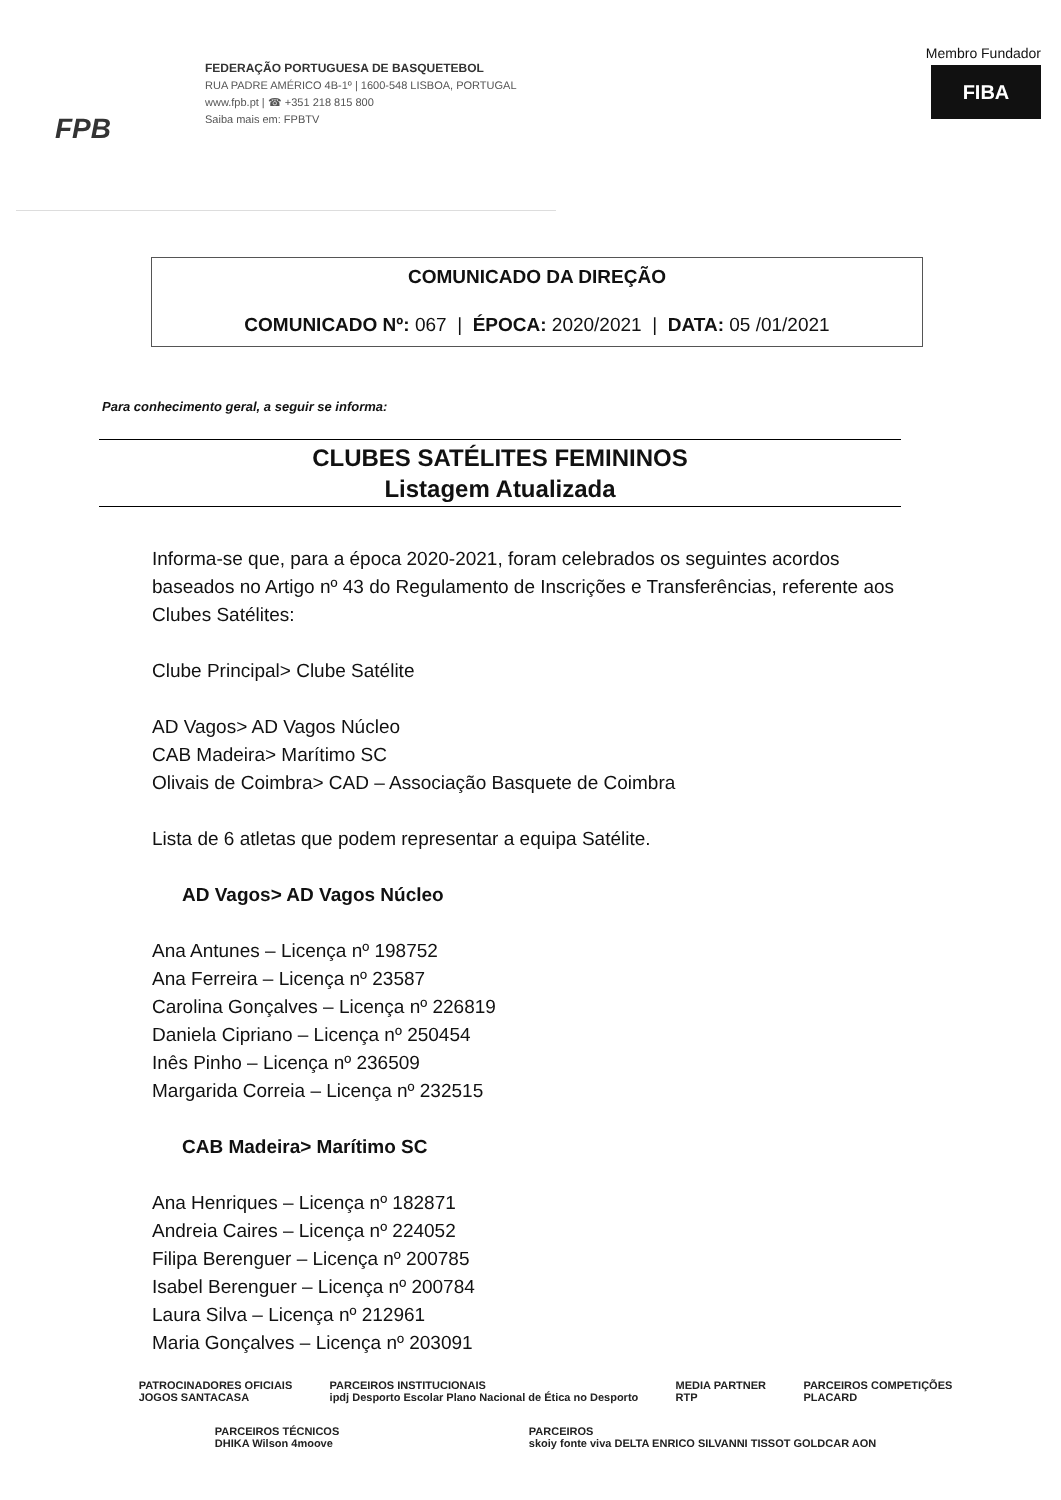FPB
FEDERAÇÃO PORTUGUESA DE BASQUETEBOL
RUA PADRE AMÉRICO 4B-1º | 1600-548 LISBOA, PORTUGAL
www.fpb.pt | ☎ +351 218 815 800
Saiba mais em: FPBTV
Membro Fundador
FIBA
COMUNICADO DA DIREÇÃO
COMUNICADO Nº: 067 | ÉPOCA: 2020/2021 | DATA: 05 /01/2021
Para conhecimento geral, a seguir se informa:
CLUBES SATÉLITES FEMININOS
Listagem Atualizada
Informa-se que, para a época 2020-2021, foram celebrados os seguintes acordos baseados no Artigo nº 43 do Regulamento de Inscrições e Transferências, referente aos Clubes Satélites:
Clube Principal> Clube Satélite
AD Vagos> AD Vagos Núcleo
CAB Madeira> Marítimo SC
Olivais de Coimbra> CAD – Associação Basquete de Coimbra
Lista de 6 atletas que podem representar a equipa Satélite.
AD Vagos> AD Vagos Núcleo
Ana Antunes – Licença nº 198752
Ana Ferreira – Licença nº 23587
Carolina Gonçalves – Licença nº 226819
Daniela Cipriano – Licença nº 250454
Inês Pinho – Licença nº 236509
Margarida Correia – Licença nº 232515
CAB Madeira> Marítimo SC
Ana Henriques – Licença nº 182871
Andreia Caires – Licença nº 224052
Filipa Berenguer – Licença nº 200785
Isabel Berenguer – Licença nº 200784
Laura Silva – Licença nº 212961
Maria Gonçalves – Licença nº 203091
PATROCINADORES OFICIAIS
JOGOS SANTACASA PARCEIROS INSTITUCIONAIS
ipdj Desporto Escolar Plano Nacional de Ética no Desporto MEDIA PARTNER
RTP PARCEIROS COMPETIÇÕES
PLACARD
PARCEIROS TÉCNICOS
DHIKA Wilson 4moove PARCEIROS
skoiy fonte viva DELTA ENRICO SILVANNI TISSOT GOLDCAR AON